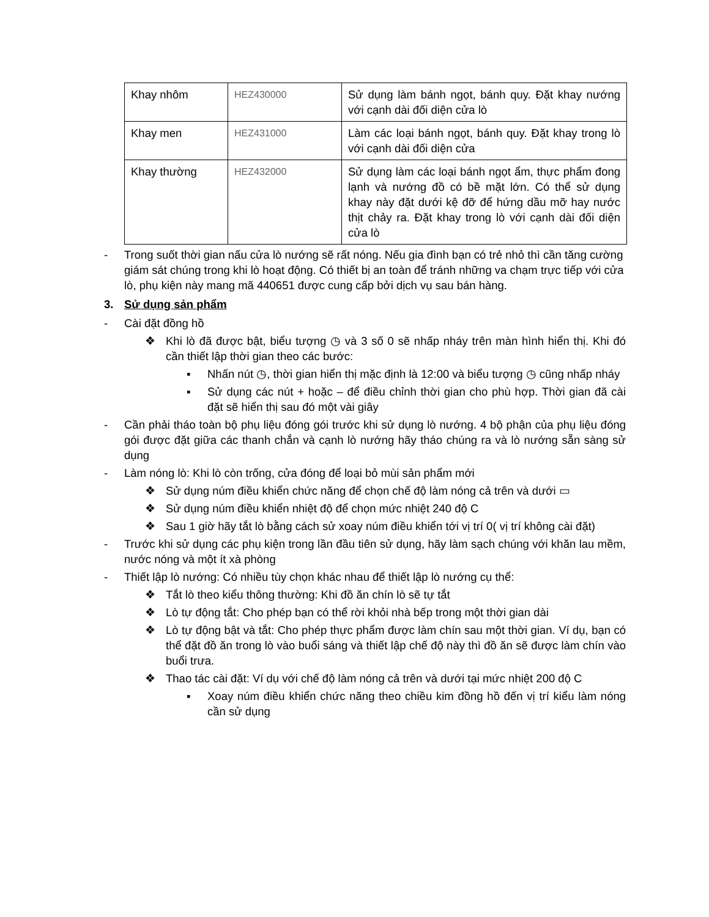| Khay nhôm | HEZ430000 | Sử dụng làm bánh ngọt, bánh quy. Đặt khay nướng với cạnh dài đối diện cửa lò |
| Khay men | HEZ431000 | Làm các loại bánh ngọt, bánh quy. Đặt khay trong lò với cạnh dài đối diện cửa |
| Khay thường | HEZ432000 | Sử dụng làm các loại bánh ngọt ẩm, thực phẩm đong lạnh và nướng đồ có bề mặt lớn. Có thể sử dụng khay này đặt dưới kệ đỡ để hứng dầu mỡ hay nước thịt chảy ra. Đặt khay trong lò với cạnh dài đối diện cửa lò |
- Trong suốt thời gian nấu cửa lò nướng sẽ rất nóng. Nếu gia đình bạn có trẻ nhỏ thì cần tăng cường giám sát chúng trong khi lò hoạt động. Có thiết bị an toàn để tránh những va chạm trực tiếp với cửa lò, phụ kiện này mang mã 440651 được cung cấp bởi dịch vụ sau bán hàng.
3. Sử dụng sản phẩm
- Cài đặt đồng hồ
❖ Khi lò đã được bật, biểu tượng ◷ và 3 số 0 sẽ nhấp nháy trên màn hình hiển thị. Khi đó cần thiết lập thời gian theo các bước:
▪ Nhấn nút ◷, thời gian hiển thị mặc định là 12:00 và biểu tượng ◷ cũng nhấp nháy
▪ Sử dụng các nút + hoặc – để điều chỉnh thời gian cho phù hợp. Thời gian đã cài đặt sẽ hiển thị sau đó một vài giây
- Cần phải tháo toàn bộ phụ liệu đóng gói trước khi sử dụng lò nướng. 4 bộ phận của phụ liệu đóng gói được đặt giữa các thanh chắn và cạnh lò nướng hãy tháo chúng ra và lò nướng sẵn sàng sử dụng
- Làm nóng lò: Khi lò còn trống, cửa đóng để loại bỏ mùi sản phẩm mới
❖ Sử dụng núm điều khiển chức năng để chọn chế độ làm nóng cả trên và dưới ▭
❖ Sử dụng núm điều khiển nhiệt độ để chọn mức nhiệt 240 độ C
❖ Sau 1 giờ hãy tắt lò bằng cách sử xoay núm điều khiển tới vị trí 0( vị trí không cài đặt)
- Trước khi sử dụng các phụ kiện trong lần đầu tiên sử dụng, hãy làm sạch chúng với khăn lau mềm, nước nóng và một ít xà phòng
- Thiết lập lò nướng: Có nhiều tùy chọn khác nhau để thiết lập lò nướng cụ thể:
❖ Tắt lò theo kiểu thông thường: Khi đồ ăn chín lò sẽ tự tắt
❖ Lò tự động tắt: Cho phép bạn có thể rời khỏi nhà bếp trong một thời gian dài
❖ Lò tự động bật và tắt: Cho phép thực phẩm được làm chín sau một thời gian. Ví dụ, bạn có thể đặt đồ ăn trong lò vào buổi sáng và thiết lập chế độ này thì đồ ăn sẽ được làm chín vào buổi trưa.
❖ Thao tác cài đặt: Ví dụ với chế độ làm nóng cả trên và dưới tại mức nhiệt 200 độ C
▪ Xoay núm điều khiển chức năng theo chiều kim đồng hồ đến vị trí kiểu làm nóng cần sử dụng